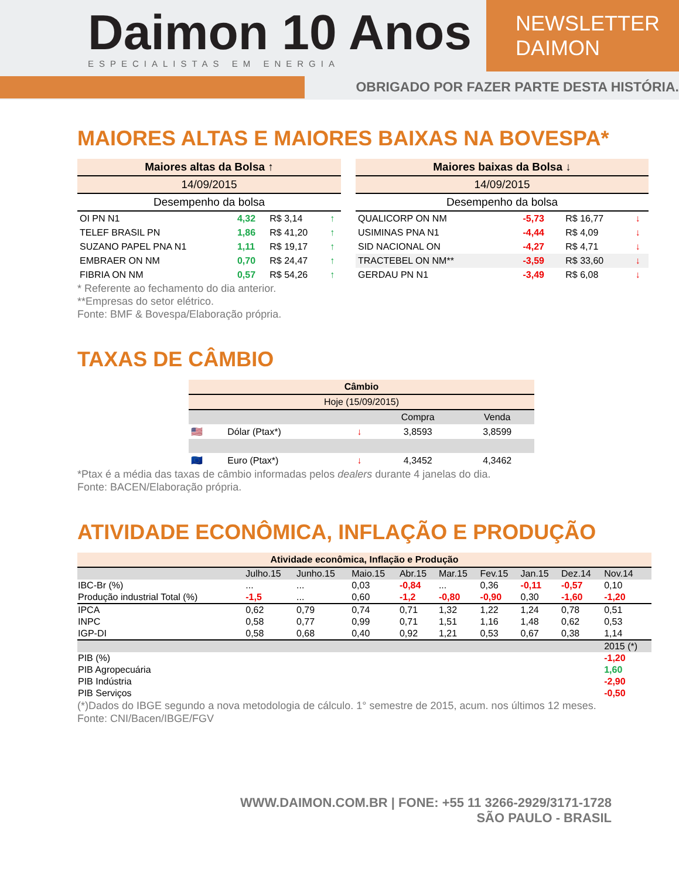Daimon 10 Anos
ESPECIALISTAS EM ENERGIA
NEWSLETTER DAIMON
OBRIGADO POR FAZER PARTE DESTA HISTÓRIA.
MAIORES ALTAS E MAIORES BAIXAS NA BOVESPA*
| Maiores altas da Bolsa ↑ | | | |
| --- | --- | --- | --- |
| 14/09/2015 | | | |
| Desempenho da bolsa | | | |
| OI PN N1 | 4,32 | R$ 3,14 | ↑ |
| TELEF BRASIL PN | 1,86 | R$ 41,20 | ↑ |
| SUZANO PAPEL PNA N1 | 1,11 | R$ 19,17 | ↑ |
| EMBRAER ON NM | 0,70 | R$ 24,47 | ↑ |
| FIBRIA ON NM | 0,57 | R$ 54,26 | ↑ |
| Maiores baixas da Bolsa ↓ | | | |
| --- | --- | --- | --- |
| 14/09/2015 | | | |
| Desempenho da bolsa | | | |
| QUALICORP ON NM | -5,73 | R$ 16,77 | ↓ |
| USIMINAS PNA N1 | -4,44 | R$ 4,09 | ↓ |
| SID NACIONAL ON | -4,27 | R$ 4,71 | ↓ |
| TRACTEBEL ON NM** | -3,59 | R$ 33,60 | ↓ |
| GERDAU PN N1 | -3,49 | R$ 6,08 | ↓ |
* Referente ao fechamento do dia anterior.
**Empresas do setor elétrico.
Fonte: BMF & Bovespa/Elaboração própria.
TAXAS DE CÂMBIO
| Câmbio | | | | |
| --- | --- | --- | --- | --- |
| Hoje (15/09/2015) | | | | |
| | | | Compra | Venda |
| 🇺🇸 | Dólar (Ptax*) | ↓ | 3,8593 | 3,8599 |
| 🇪🇺 | Euro (Ptax*) | ↓ | 4,3452 | 4,3462 |
*Ptax é a média das taxas de câmbio informadas pelos dealers durante 4 janelas do dia.
Fonte: BACEN/Elaboração própria.
ATIVIDADE ECONÔMICA, INFLAÇÃO E PRODUÇÃO
| Atividade econômica, Inflação e Produção | | | | | | | | | |
| --- | --- | --- | --- | --- | --- | --- | --- | --- | --- |
| | Julho.15 | Junho.15 | Maio.15 | Abr.15 | Mar.15 | Fev.15 | Jan.15 | Dez.14 | Nov.14 |
| IBC-Br (%) | ... | ... | 0,03 | -0,84 | ... | 0,36 | -0,11 | -0,57 | 0,10 |
| Produção industrial Total (%) | -1,5 | ... | 0,60 | -1,2 | -0,80 | -0,90 | 0,30 | -1,60 | -1,20 |
| IPCA | 0,62 | 0,79 | 0,74 | 0,71 | 1,32 | 1,22 | 1,24 | 0,78 | 0,51 |
| INPC | 0,58 | 0,77 | 0,99 | 0,71 | 1,51 | 1,16 | 1,48 | 0,62 | 0,53 |
| IGP-DI | 0,58 | 0,68 | 0,40 | 0,92 | 1,21 | 0,53 | 0,67 | 0,38 | 1,14 |
| | | | | | | | | | 2015 (*) |
| PIB (%) | | | | | | | | | -1,20 |
| PIB Agropecuária | | | | | | | | | 1,60 |
| PIB Indústria | | | | | | | | | -2,90 |
| PIB Serviços | | | | | | | | | -0,50 |
(*)Dados do IBGE segundo a nova metodologia de cálculo. 1° semestre de 2015, acum. nos últimos 12 meses.
Fonte: CNI/Bacen/IBGE/FGV
WWW.DAIMON.COM.BR | FONE: +55 11 3266-2929/3171-1728
SÃO PAULO - BRASIL